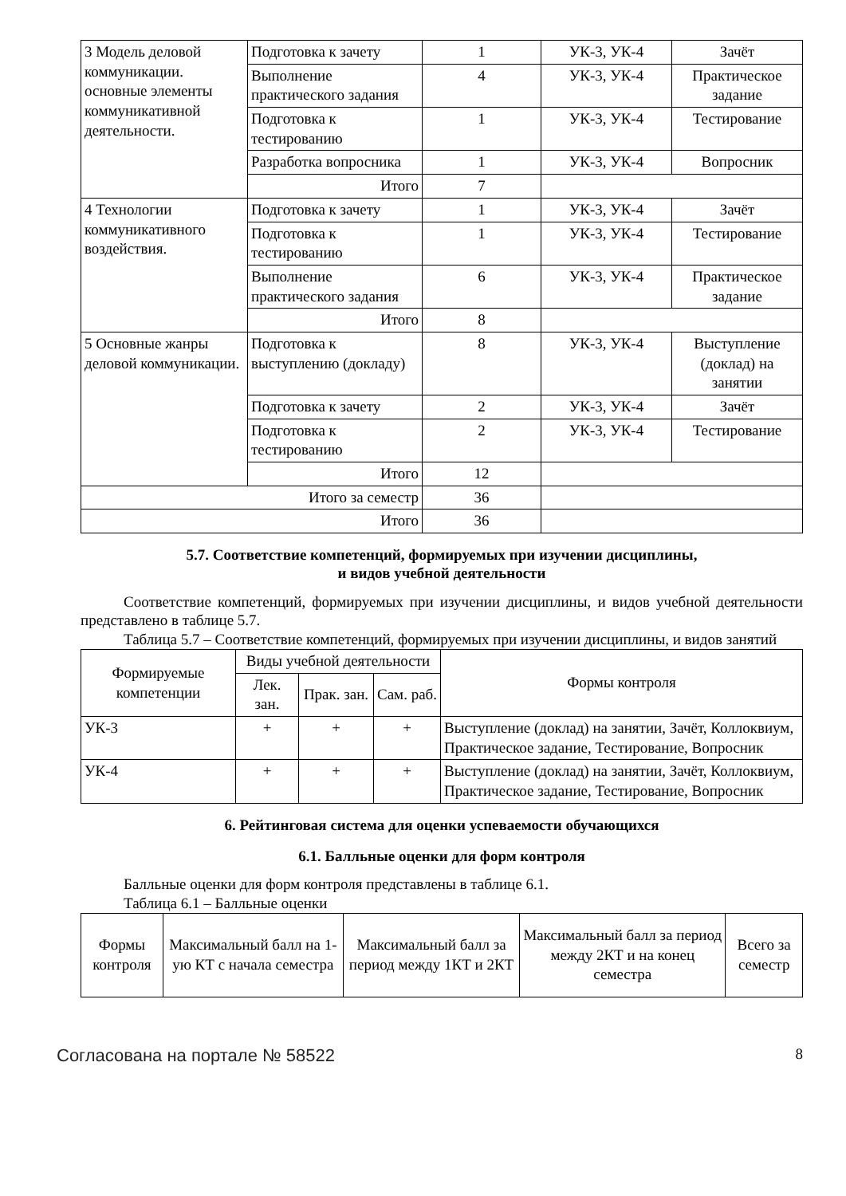| 3 Модель деловой коммуникации. основные элементы коммуникативной деятельности. | Подготовка к зачету | 1 | УК-3, УК-4 | Зачёт |
| | Выполнение практического задания | 4 | УК-3, УК-4 | Практическое задание |
| | Подготовка к тестированию | 1 | УК-3, УК-4 | Тестирование |
| | Разработка вопросника | 1 | УК-3, УК-4 | Вопросник |
| | Итого | 7 | | |
| 4 Технологии коммуникативного воздействия. | Подготовка к зачету | 1 | УК-3, УК-4 | Зачёт |
| | Подготовка к тестированию | 1 | УК-3, УК-4 | Тестирование |
| | Выполнение практического задания | 6 | УК-3, УК-4 | Практическое задание |
| | Итого | 8 | | |
| 5 Основные жанры деловой коммуникации. | Подготовка к выступлению (докладу) | 8 | УК-3, УК-4 | Выступление (доклад) на занятии |
| | Подготовка к зачету | 2 | УК-3, УК-4 | Зачёт |
| | Подготовка к тестированию | 2 | УК-3, УК-4 | Тестирование |
| | Итого | 12 | | |
| Итого за семестр | | 36 | | |
| Итого | | 36 | | |
5.7. Соответствие компетенций, формируемых при изучении дисциплины,
и видов учебной деятельности
Соответствие компетенций, формируемых при изучении дисциплины, и видов учебной деятельности представлено в таблице 5.7.
Таблица 5.7 – Соответствие компетенций, формируемых при изучении дисциплины, и видов занятий
| Формируемые компетенции | Виды учебной деятельности | | | Формы контроля |
| --- | --- | --- | --- | --- |
| | Лек. зан. | Прак. зан. | Сам. раб. | |
| УК-3 | + | + | + | Выступление (доклад) на занятии, Зачёт, Коллоквиум, Практическое задание, Тестирование, Вопросник |
| УК-4 | + | + | + | Выступление (доклад) на занятии, Зачёт, Коллоквиум, Практическое задание, Тестирование, Вопросник |
6. Рейтинговая система для оценки успеваемости обучающихся
6.1. Балльные оценки для форм контроля
Балльные оценки для форм контроля представлены в таблице 6.1.
Таблица 6.1 – Балльные оценки
| Формы контроля | Максимальный балл на 1-ую КТ с начала семестра | Максимальный балл за период между 1КТ и 2КТ | Максимальный балл за период между 2КТ и на конец семестра | Всего за семестр |
| --- | --- | --- | --- | --- |
Согласована на портале № 58522 8